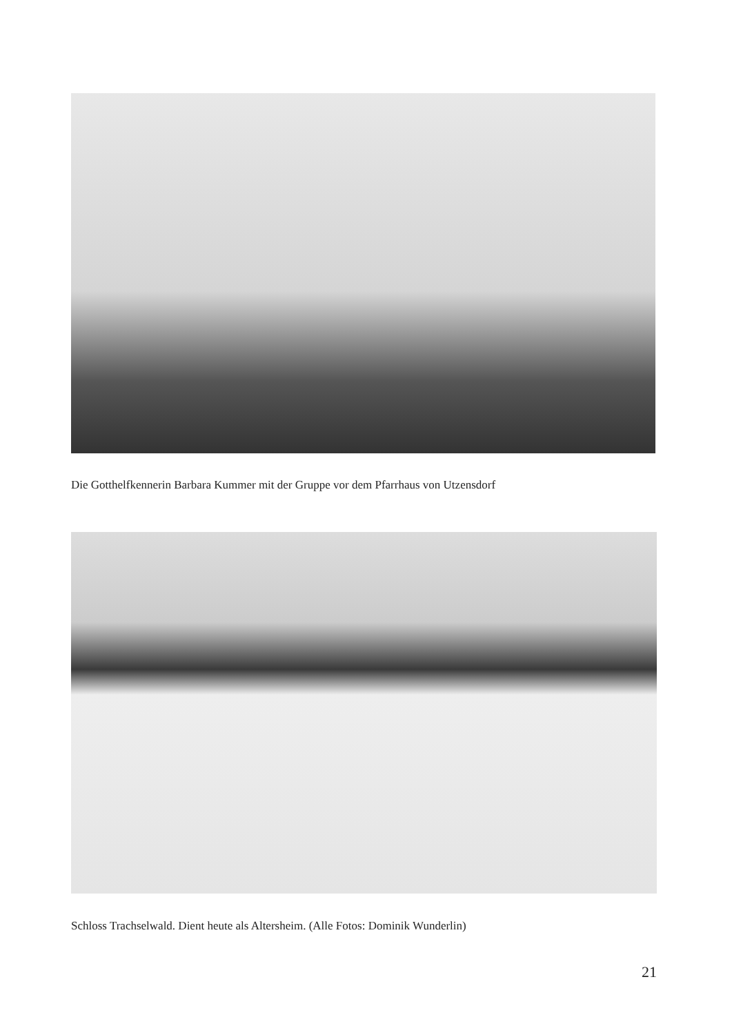Die Gotthelfkennerin Barbara Kummer mit der Gruppe vor dem Pfarrhaus von Utzensdorf
Schloss Trachselwald. Dient heute als Altersheim. (Alle Fotos: Dominik Wunderlin)
21